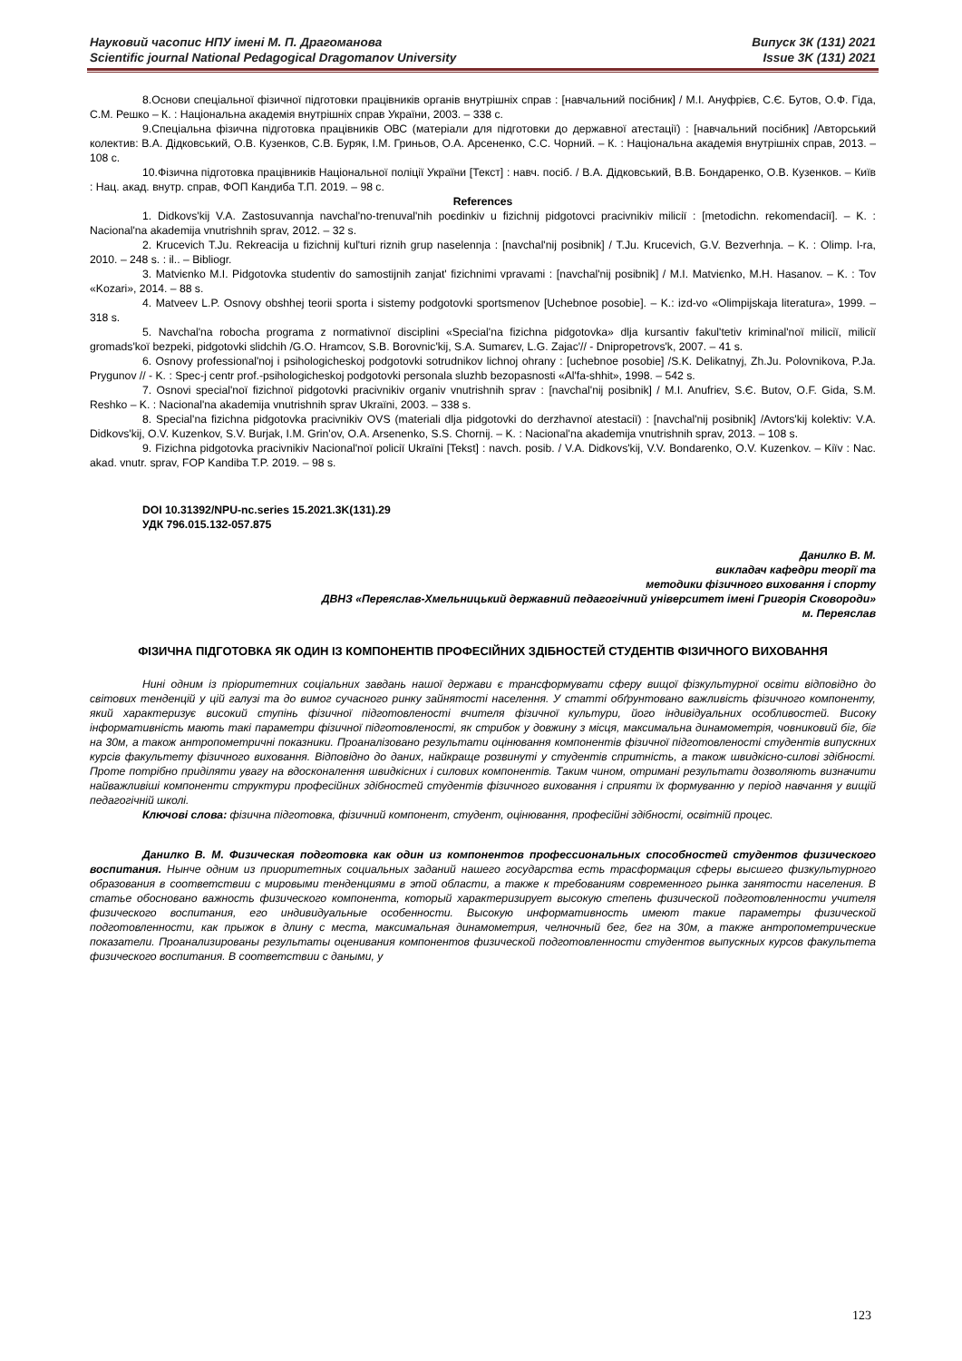Науковий часопис НПУ імені М. П. Драгоманова
Scientific journal National Pedagogical Dragomanov University
Випуск 3К (131) 2021
Issue 3K (131) 2021
8.Основи спеціальної фізичної підготовки працівників органів внутрішніх справ : [навчальний посібник] / М.І. Ануфрієв, С.Є. Бутов, О.Ф. Гіда, С.М. Решко – К. : Національна академія внутрішніх справ України, 2003. – 338 с.
9.Спеціальна фізична підготовка працівників ОВС (матеріали для підготовки до державної атестації) : [навчальний посібник] /Авторський колектив: В.А. Дідковський, О.В. Кузенков, С.В. Буряк, І.М. Гриньов, О.А. Арсененко, С.С. Чорний. – К. : Національна академія внутрішніх справ, 2013. – 108 с.
10.Фізична підготовка працівників Національної поліції України [Текст] : навч. посіб. / В.А. Дідковський, В.В. Бондаренко, О.В. Кузенков. – Київ : Нац. акад. внутр. справ, ФОП Кандиба Т.П. 2019. – 98 с.
References
1. Didkovs'kij V.A. Zastosuvannja navchal'no-trenuval'nih poєdinkiv u fizichnij pidgotovci pracivnikiv milicії : [metodichn. rekomendacії]. – K. : Nacional'na akademija vnutrishnih sprav, 2012. – 32 s.
2. Krucevich T.Ju. Rekreacija u fizichnij kul'turi riznih grup naselennja : [navchal'nij posibnik] / T.Ju. Krucevich, G.V. Bezverhnja. – K. : Olimp. l-ra, 2010. – 248 s. : il.. – Bibliogr.
3. Matviєnko M.I. Pidgotovka studentiv do samostijnih zanjat' fizichnimi vpravami : [navchal'nij posibnik] / M.I. Matviєnko, M.H. Hasanov. – K. : Tov «Kozari», 2014. – 88 s.
4. Matveev L.P. Osnovy obshhej teorii sporta i sistemy podgotovki sportsmenov [Uchebnoe posobie]. – K.: izd-vo «Olimpijskaja literatura», 1999. – 318 s.
5. Navchal'na robocha programa z normativnoї disciplini «Special'na fizichna pidgotovka» dlja kursantiv fakul'tetiv kriminal'noї milicії, milicії gromads'koї bezpeki, pidgotovki slidchih /G.O. Hramcov, S.B. Borovnic'kij, S.A. Sumarєv, L.G. Zajac'// - Dnipropetrovs'k, 2007. – 41 s.
6. Osnovy professional'noj i psihologicheskoj podgotovki sotrudnikov lichnoj ohrany : [uchebnoe posobie] /S.K. Delikatnyj, Zh.Ju. Polovnikova, P.Ja. Prygunov // - K. : Spec-j centr prof.-psihologicheskoj podgotovki personala sluzhb bezopasnosti «Al'fa-shhit», 1998. – 542 s.
7. Osnovi special'noї fizichnoї pidgotovki pracivnikiv organiv vnutrishnih sprav : [navchal'nij posibnik] / M.I. Anufriєv, S.Є. Butov, O.F. Gida, S.M. Reshko – K. : Nacional'na akademija vnutrishnih sprav Ukraїni, 2003. – 338 s.
8. Special'na fizichna pidgotovka pracivnikiv OVS (materiali dlja pidgotovki do derzhavnoї atestacії) : [navchal'nij posibnik] /Avtors'kij kolektiv: V.A. Didkovs'kij, O.V. Kuzenkov, S.V. Burjak, I.M. Grin'ov, O.A. Arsenenko, S.S. Chornij. – K. : Nacional'na akademija vnutrishnih sprav, 2013. – 108 s.
9. Fizichna pidgotovka pracivnikiv Nacional'noї policії Ukraїni [Tekst] : navch. posib. / V.A. Didkovs'kij, V.V. Bondarenko, O.V. Kuzenkov. – Kiїv : Nac. akad. vnutr. sprav, FOP Kandiba T.P. 2019. – 98 s.
DOI 10.31392/NPU-nc.series 15.2021.3K(131).29
УДК 796.015.132-057.875
Данилко В. М.
викладач кафедри теорії та
методики фізичного виховання і спорту
ДВНЗ «Переяслав-Хмельницький державний педагогічний університет імені Григорія Сковороди»
м. Переяслав
ФІЗИЧНА ПІДГОТОВКА ЯК ОДИН ІЗ КОМПОНЕНТІВ ПРОФЕСІЙНИХ ЗДІБНОСТЕЙ СТУДЕНТІВ ФІЗИЧНОГО ВИХОВАННЯ
Нині одним із пріоритетних соціальних завдань нашої держави є трансформувати сферу вищої фізкультурної освіти відповідно до світових тенденцій у цій галузі та до вимог сучасного ринку зайнятості населення. У статті обґрунтовано важливість фізичного компоненту, який характеризує високий ступінь фізичної підготовленості вчителя фізичної культури, його індивідуальних особливостей. Високу інформативність мають такі параметри фізичної підготовленості, як стрибок у довжину з місця, максимальна динамометрія, човниковий біг, біг на 30м, а також антропометричні показники. Проаналізовано результати оцінювання компонентів фізичної підготовленості студентів випускних курсів факультету фізичного виховання. Відповідно до даних, найкраще розвинуті у студентів спритність, а також швидкісно-силові здібності. Проте потрібно приділяти увагу на вдосконалення швидкісних і силових компонентів. Таким чином, отримані результати дозволяють визначити найважливіші компоненти структури професійних здібностей студентів фізичного виховання і сприяти їх формуванню у період навчання у вищій педагогічній школі.
Ключові слова: фізична підготовка, фізичний компонент, студент, оцінювання, професійні здібності, освітній процес.
Данилко В. М. Физическая подготовка как один из компонентов профессиональных способностей студентов физического воспитания. Нынче одним из приоритетных социальных заданий нашего государства есть трасформация сферы высшего физкультурного образования в соответствии с мировыми тенденциями в этой области, а также к требованиям современного рынка занятости населения. В статье обосновано важность физического компонента, который характеризирует высокую степень физической подготовленности учителя физического воспитания, его индивидуальные особенности. Высокую информативность имеют такие параметры физической подготовленности, как прыжок в длину с места, максимальная динамометрия, челночный бег, бег на 30м, а также антропометрические показатели. Проанализированы результаты оценивания компонентов физической подготовленности студентов выпускных курсов факультета физического воспитания. В соответствии с даными, у
123